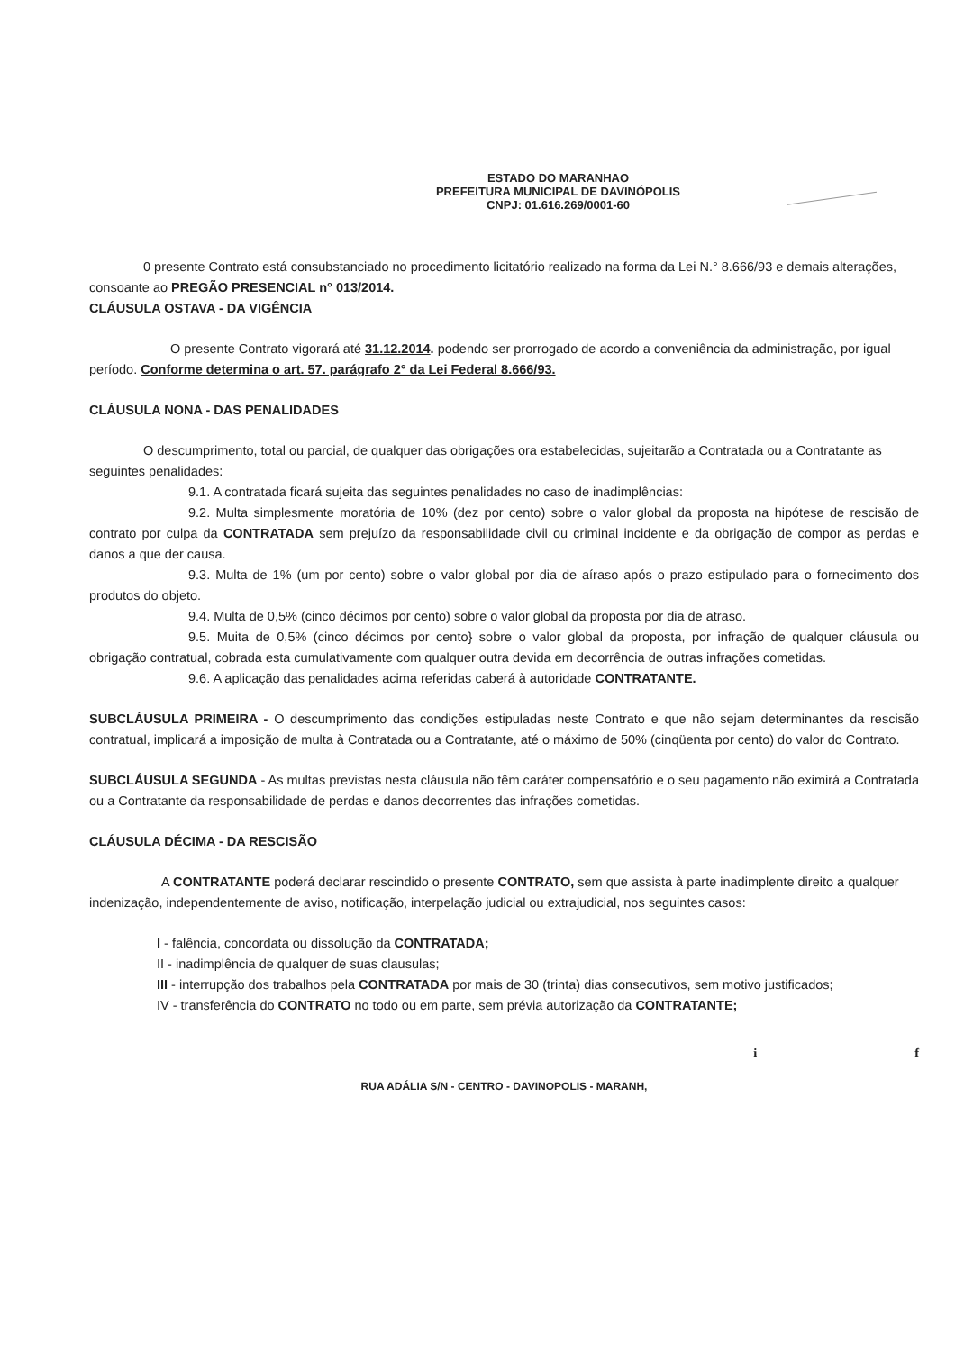ESTADO DO MARANHAO
PREFEITURA MUNICIPAL DE DAVINÓPOLIS
CNPJ: 01.616.269/0001-60
0 presente Contrato está consubstanciado no procedimento licitatório realizado na forma da Lei N.° 8.666/93 e demais alterações, consoante ao PREGÃO PRESENCIAL n° 013/2014.
CLÁUSULA OSTAVA - DA VIGÊNCIA
O presente Contrato vigorará até 31.12.2014. podendo ser prorrogado de acordo a conveniência da administração, por igual período. Conforme determina o art. 57. parágrafo 2° da Lei Federal 8.666/93.
CLÁUSULA NONA - DAS PENALIDADES
O descumprimento, total ou parcial, de qualquer das obrigações ora estabelecidas, sujeitarão a Contratada ou a Contratante as seguintes penalidades:
9.1. A contratada ficará sujeita das seguintes penalidades no caso de inadimplências:
9.2. Multa simplesmente moratória de 10% (dez por cento) sobre o valor global da proposta na hipótese de rescisão de contrato por culpa da CONTRATADA sem prejuízo da responsabilidade civil ou criminal incidente e da obrigação de compor as perdas e danos a que der causa.
9.3. Multa de 1% (um por cento) sobre o valor global por dia de aíraso após o prazo estipulado para o fornecimento dos produtos do objeto.
9.4. Multa de 0,5% (cinco décimos por cento) sobre o valor global da proposta por dia de atraso.
9.5. Muita de 0,5% (cinco décimos por cento} sobre o valor global da proposta, por infração de qualquer cláusula ou obrigação contratual, cobrada esta cumulativamente com qualquer outra devida em decorrência de outras infrações cometidas.
9.6. A aplicação das penalidades acima referidas caberá à autoridade CONTRATANTE.
SUBCLÁUSULA PRIMEIRA - O descumprimento das condições estipuladas neste Contrato e que não sejam determinantes da rescisão contratual, implicará a imposição de multa à Contratada ou a Contratante, até o máximo de 50% (cinqüenta por cento) do valor do Contrato.
SUBCLÁUSULA SEGUNDA - As multas previstas nesta cláusula não têm caráter compensatório e o seu pagamento não eximirá a Contratada ou a Contratante da responsabilidade de perdas e danos decorrentes das infrações cometidas.
CLÁUSULA DÉCIMA - DA RESCISÃO
A CONTRATANTE poderá declarar rescindido o presente CONTRATO, sem que assista à parte inadimplente direito a qualquer indenização, independentemente de aviso, notificação, interpelação judicial ou extrajudicial, nos seguintes casos:
I - falência, concordata ou dissolução da CONTRATADA;
II - inadimplência de qualquer de suas clausulas;
III - interrupção dos trabalhos pela CONTRATADA por mais de 30 (trinta) dias consecutivos, sem motivo justificados;
IV - transferência do CONTRATO no todo ou em parte, sem prévia autorização da CONTRATANTE;
i f
RUA ADÁLIA S/N - CENTRO - DAVINOPOLIS - MARANH,